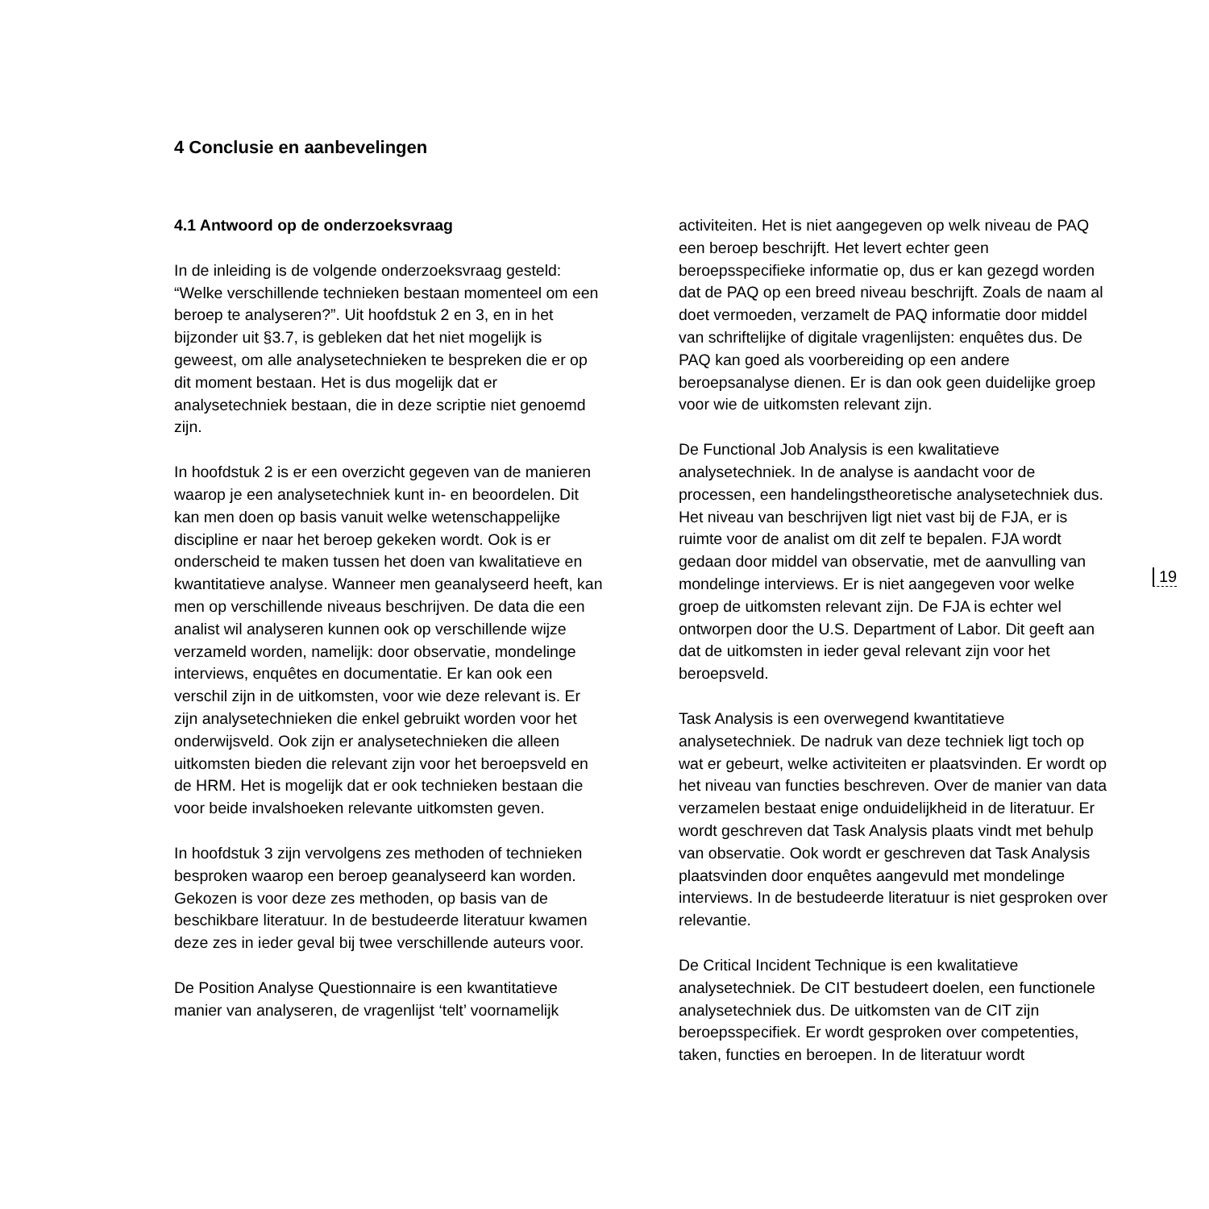4 Conclusie en aanbevelingen
4.1 Antwoord op de onderzoeksvraag
In de inleiding is de volgende onderzoeksvraag gesteld: “Welke verschillende technieken bestaan momenteel om een beroep te analyseren?”. Uit hoofdstuk 2 en 3, en in het bijzonder uit §3.7, is gebleken dat het niet mogelijk is geweest, om alle analysetechnieken te bespreken die er op dit moment bestaan. Het is dus mogelijk dat er analysetechniek bestaan, die in deze scriptie niet genoemd zijn.
In hoofdstuk 2 is er een overzicht gegeven van de manieren waarop je een analysetechniek kunt in- en beoordelen. Dit kan men doen op basis vanuit welke wetenschappelijke discipline er naar het beroep gekeken wordt. Ook is er onderscheid te maken tussen het doen van kwalitatieve en kwantitatieve analyse. Wanneer men geanalyseerd heeft, kan men op verschillende niveaus beschrijven. De data die een analist wil analyseren kunnen ook op verschillende wijze verzameld worden, namelijk: door observatie, mondelinge interviews, enquêtes en documentatie. Er kan ook een verschil zijn in de uitkomsten, voor wie deze relevant is. Er zijn analysetechnieken die enkel gebruikt worden voor het onderwijsveld. Ook zijn er analysetechnieken die alleen uitkomsten bieden die relevant zijn voor het beroepsveld en de HRM. Het is mogelijk dat er ook technieken bestaan die voor beide invalshoeken relevante uitkomsten geven.
In hoofdstuk 3 zijn vervolgens zes methoden of technieken besproken waarop een beroep geanalyseerd kan worden. Gekozen is voor deze zes methoden, op basis van de beschikbare literatuur. In de bestudeerde literatuur kwamen deze zes in ieder geval bij twee verschillende auteurs voor.
De Position Analyse Questionnaire is een kwantitatieve manier van analyseren, de vragenlijst ‘telt’ voornamelijk
activiteiten. Het is niet aangegeven op welk niveau de PAQ een beroep beschrijft. Het levert echter geen beroepsspecifieke informatie op, dus er kan gezegd worden dat de PAQ op een breed niveau beschrijft. Zoals de naam al doet vermoeden, verzamelt de PAQ informatie door middel van schriftelijke of digitale vragenlijsten: enquêtes dus. De PAQ kan goed als voorbereiding op een andere beroepsanalyse dienen. Er is dan ook geen duidelijke groep voor wie de uitkomsten relevant zijn.
De Functional Job Analysis is een kwalitatieve analysetechniek. In de analyse is aandacht voor de processen, een handelingstheoretische analysetechniek dus. Het niveau van beschrijven ligt niet vast bij de FJA, er is ruimte voor de analist om dit zelf te bepalen. FJA wordt gedaan door middel van observatie, met de aanvulling van mondelinge interviews. Er is niet aangegeven voor welke groep de uitkomsten relevant zijn. De FJA is echter wel ontworpen door the U.S. Department of Labor. Dit geeft aan dat de uitkomsten in ieder geval relevant zijn voor het beroepsveld.
Task Analysis is een overwegend kwantitatieve analysetechniek. De nadruk van deze techniek ligt toch op wat er gebeurt, welke activiteiten er plaatsvinden. Er wordt op het niveau van functies beschreven. Over de manier van data verzamelen bestaat enige onduidelijkheid in de literatuur. Er wordt geschreven dat Task Analysis plaats vindt met behulp van observatie. Ook wordt er geschreven dat Task Analysis plaatsvinden door enquêtes aangevuld met mondelinge interviews. In de bestudeerde literatuur is niet gesproken over relevantie.
De Critical Incident Technique is een kwalitatieve analysetechniek. De CIT bestudeert doelen, een functionele analysetechniek dus. De uitkomsten van de CIT zijn beroepsspecifiek. Er wordt gesproken over competenties, taken, functies en beroepen. In de literatuur wordt
19